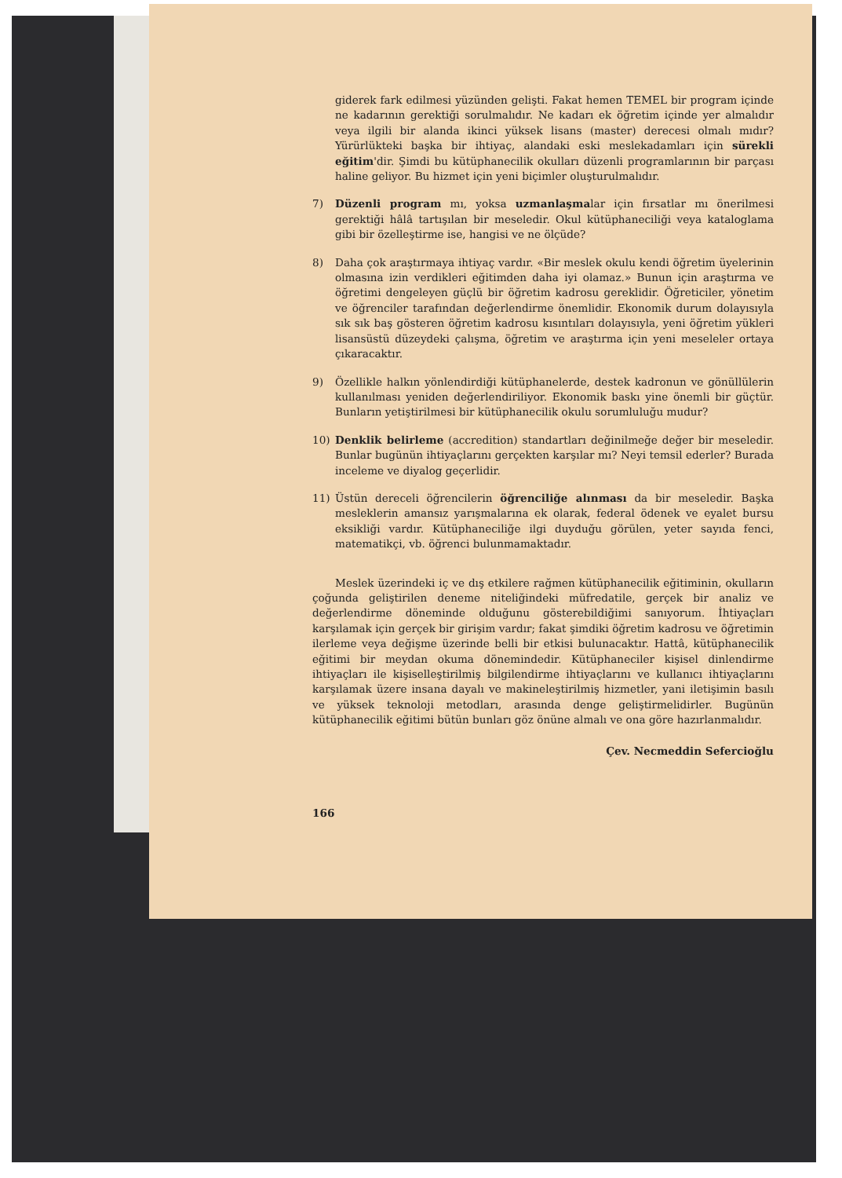giderek fark edilmesi yüzünden gelişti. Fakat hemen TEMEL bir program içinde ne kadarının gerektiği sorulmalıdır. Ne kadarı ek öğretim içinde yer almalıdır veya ilgili bir alanda ikinci yüksek lisans (master) derecesi olmalı mıdır? Yürürlükteki başka bir ihtiyaç, alandaki eski meslekadamları için sürekli eğitim'dir. Şimdi bu kütüphanecilik okulları düzenli programlarının bir parçası haline geliyor. Bu hizmet için yeni biçimler oluşturulmalıdır.
7) Düzenli program mı, yoksa uzmanlaşmalar için fırsatlar mı önerilmesi gerektiği hâlâ tartışılan bir meseledir. Okul kütüphaneciliği veya kataloglama gibi bir özelleştirme ise, hangisi ve ne ölçüde?
8) Daha çok araştırmaya ihtiyaç vardır. «Bir meslek okulu kendi öğretim üyelerinin olmasına izin verdikleri eğitimden daha iyi olamaz.» Bunun için araştırma ve öğretimi dengeleyen güçlü bir öğretim kadrosu gereklidir. Öğreticiler, yönetim ve öğrenciler tarafından değerlendirme önemlidir. Ekonomik durum dolayısıyla sık sık baş gösteren öğretim kadrosu kısıntıları dolayısıyla, yeni öğretim yükleri lisansüstü düzeydeki çalışma, öğretim ve araştırma için yeni meseleler ortaya çıkaracaktır.
9) Özellikle halkın yönlendirdiği kütüphanelerde, destek kadronun ve gönüllülerin kullanılması yeniden değerlendiriliyor. Ekonomik baskı yine önemli bir güçtür. Bunların yetiştirilmesi bir kütüphanecilik okulu sorumluluğu mudur?
10) Denklik belirleme (accredition) standartları değinilmeğe değer bir meseledir. Bunlar bugünün ihtiyaçlarını gerçekten karşılar mı? Neyi temsil ederler? Burada inceleme ve diyalog geçerlidir.
11) Üstün dereceli öğrencilerin öğrenciliğe alınması da bir meseledir. Başka mesleklerin amansız yarışmalarına ek olarak, federal ödenek ve eyalet bursu eksikliği vardır. Kütüphaneciliğe ilgi duyduğu görülen, yeter sayıda fenci, matematikçi, vb. öğrenci bulunmamaktadır.
Meslek üzerindeki iç ve dış etkilere rağmen kütüphanecilik eğitiminin, okulların çoğunda geliştirilen deneme niteliğindeki müfredatile, gerçek bir analiz ve değerlendirme döneminde olduğunu gösterebildiğimi sanıyorum. İhtiyaçları karşılamak için gerçek bir girişim vardır; fakat şimdiki öğretim kadrosu ve öğretimin ilerleme veya değişme üzerinde belli bir etkisi bulunacaktır. Hattâ, kütüphanecilik eğitimi bir meydan okuma dönemindedir. Kütüphaneciler kişisel dinlendirme ihtiyaçları ile kişiselleştirilmiş bilgilendirme ihtiyaçlarını ve kullanıcı ihtiyaçlarını karşılamak üzere insana dayalı ve makineleştirilmiş hizmetler, yani iletişimin basılı ve yüksek teknoloji metodları, arasında denge geliştirmelidirler. Bugünün kütüphanecilik eğitimi bütün bunları göz önüne almalı ve ona göre hazırlanmalıdır.
Çev. Necmeddin Sefercioğlu
166